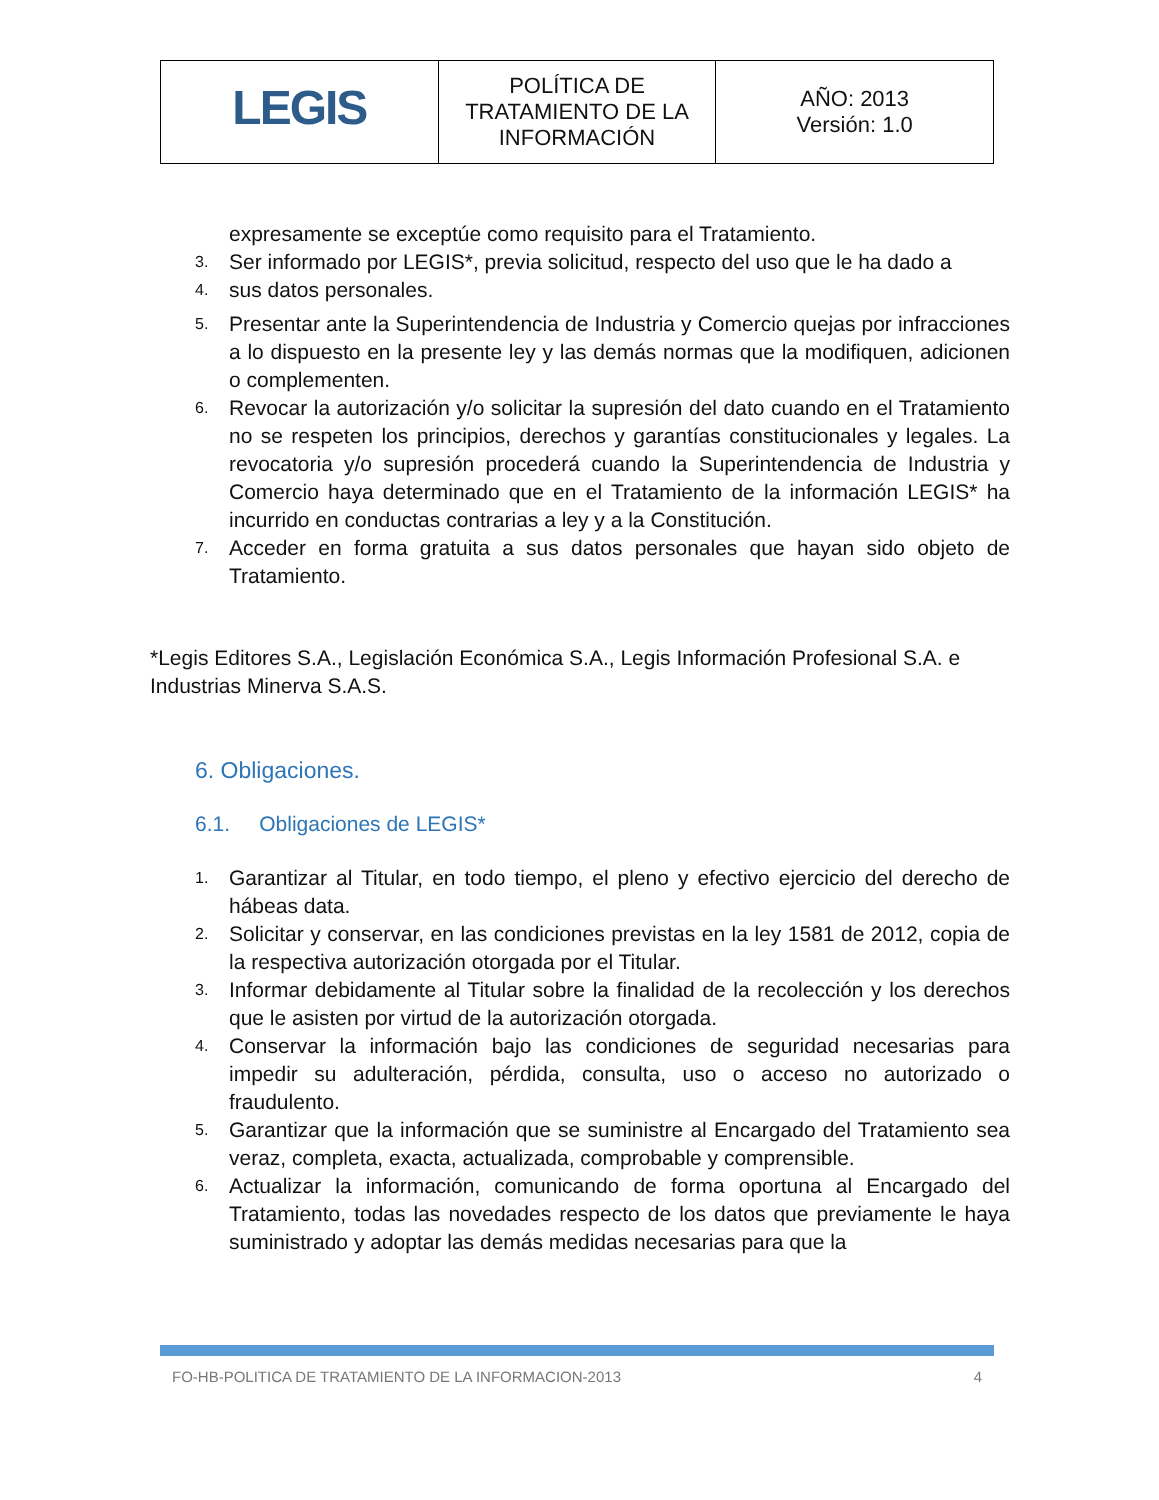| LEGIS | POLÍTICA DE TRATAMIENTO DE LA INFORMACIÓN | AÑO: 2013 Versión: 1.0 |
expresamente se exceptúe como requisito para el Tratamiento.
3. Ser informado por LEGIS*, previa solicitud, respecto del uso que le ha dado a
4. sus datos personales.
5. Presentar ante la Superintendencia de Industria y Comercio quejas por infracciones a lo dispuesto en la presente ley y las demás normas que la modifiquen, adicionen o complementen.
6. Revocar la autorización y/o solicitar la supresión del dato cuando en el Tratamiento no se respeten los principios, derechos y garantías constitucionales y legales. La revocatoria y/o supresión procederá cuando la Superintendencia de Industria y Comercio haya determinado que en el Tratamiento de la información LEGIS* ha incurrido en conductas contrarias a ley y a la Constitución.
7. Acceder en forma gratuita a sus datos personales que hayan sido objeto de Tratamiento.
*Legis Editores S.A., Legislación Económica S.A., Legis Información Profesional S.A. e Industrias Minerva S.A.S.
6. Obligaciones.
6.1. Obligaciones de LEGIS*
1. Garantizar al Titular, en todo tiempo, el pleno y efectivo ejercicio del derecho de hábeas data.
2. Solicitar y conservar, en las condiciones previstas en la ley 1581 de 2012, copia de la respectiva autorización otorgada por el Titular.
3. Informar debidamente al Titular sobre la finalidad de la recolección y los derechos que le asisten por virtud de la autorización otorgada.
4. Conservar la información bajo las condiciones de seguridad necesarias para impedir su adulteración, pérdida, consulta, uso o acceso no autorizado o fraudulento.
5. Garantizar que la información que se suministre al Encargado del Tratamiento sea veraz, completa, exacta, actualizada, comprobable y comprensible.
6. Actualizar la información, comunicando de forma oportuna al Encargado del Tratamiento, todas las novedades respecto de los datos que previamente le haya suministrado y adoptar las demás medidas necesarias para que la
FO-HB-POLITICA DE TRATAMIENTO DE LA INFORMACION-2013 4